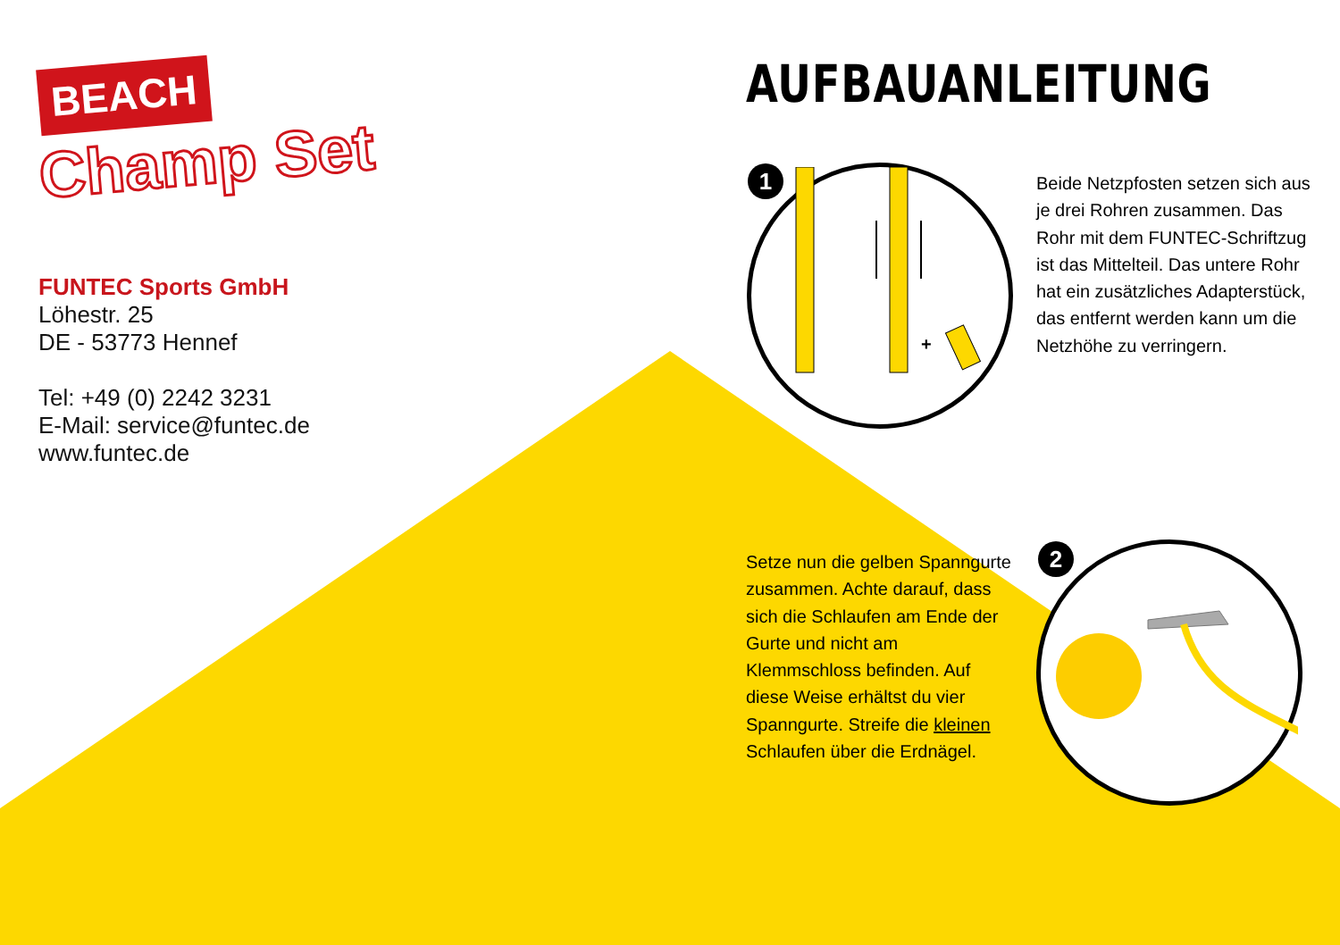BEACH
Champ Set
FUNTEC Sports GmbH
Löhestr. 25
DE - 53773 Hennef
Tel: +49 (0) 2242 3231
E-Mail: service@funtec.de
www.funtec.de
AUFBAUANLEITUNG
+
1
Beide Netzpfosten setzen sich aus je drei Rohren zusammen. Das Rohr mit dem FUNTEC-Schriftzug ist das Mittelteil. Das untere Rohr hat ein zusätzliches Adapterstück, das entfernt werden kann um die Netzhöhe zu verringern.
Setze nun die gelben Spanngurte zusammen. Achte darauf, dass sich die Schlaufen am Ende der Gurte und nicht am Klemmschloss befinden. Auf diese Weise erhältst du vier Spanngurte. Streife die kleinen Schlaufen über die Erdnägel.
2